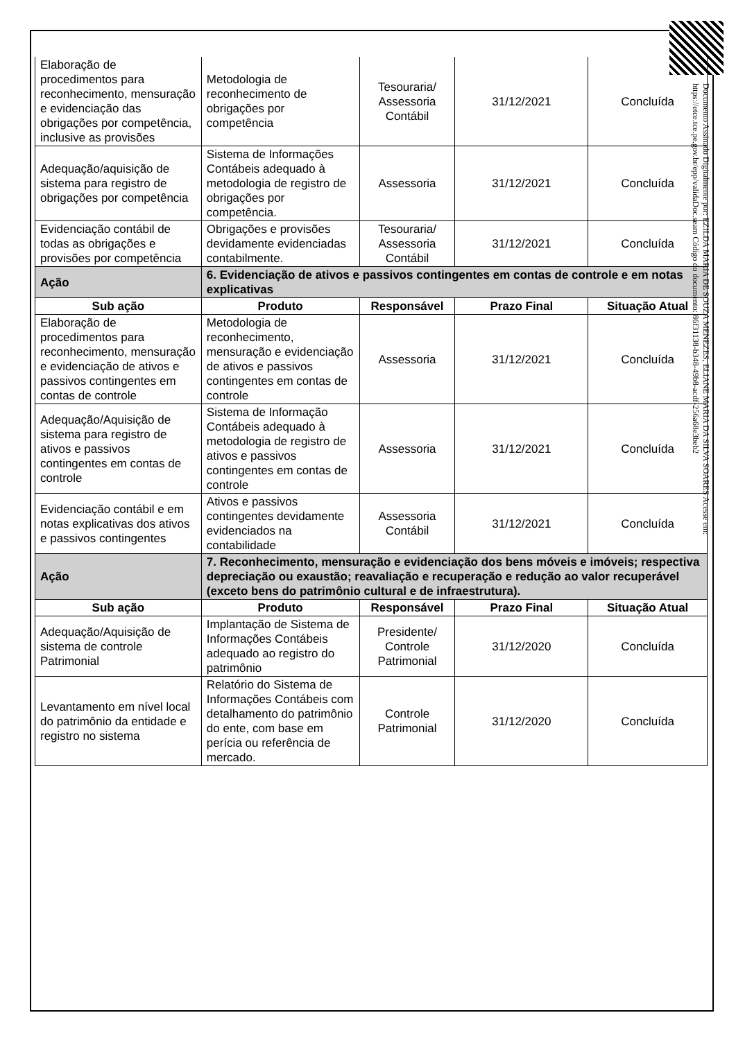| Elaboração de procedimentos para reconhecimento, mensuração e evidenciação das obrigações por competência, inclusive as provisões | Metodologia de reconhecimento de obrigações por competência | Tesouraria/ Assessoria Contábil | 31/12/2021 | Concluída |
| Adequação/aquisição de sistema para registro de obrigações por competência | Sistema de Informações Contábeis adequado à metodologia de registro de obrigações por competência. | Assessoria | 31/12/2021 | Concluída |
| Evidenciação contábil de todas as obrigações e provisões por competência | Obrigações e provisões devidamente evidenciadas contabilmente. | Tesouraria/ Assessoria Contábil | 31/12/2021 | Concluída |
| Ação | 6. Evidenciação de ativos e passivos contingentes em contas de controle e em notas explicativas | | | |
| Sub ação | Produto | Responsável | Prazo Final | Situação Atual |
| Elaboração de procedimentos para reconhecimento, mensuração e evidenciação de ativos e passivos contingentes em contas de controle | Metodologia de reconhecimento, mensuração e evidenciação de ativos e passivos contingentes em contas de controle | Assessoria | 31/12/2021 | Concluída |
| Adequação/Aquisição de sistema para registro de ativos e passivos contingentes em contas de controle | Sistema de Informação Contábeis adequado à metodologia de registro de ativos e passivos contingentes em contas de controle | Assessoria | 31/12/2021 | Concluída |
| Evidenciação contábil e em notas explicativas dos ativos e passivos contingentes | Ativos e passivos contingentes devidamente evidenciados na contabilidade | Assessoria Contábil | 31/12/2021 | Concluída |
| Ação | 7. Reconhecimento, mensuração e evidenciação dos bens móveis e imóveis; respectiva depreciação ou exaustão; reavaliação e recuperação e redução ao valor recuperável (exceto bens do patrimônio cultural e de infraestrutura). | | | |
| Sub ação | Produto | Responsável | Prazo Final | Situação Atual |
| Adequação/Aquisição de sistema de controle Patrimonial | Implantação de Sistema de Informações Contábeis adequado ao registro do patrimônio | Presidente/ Controle Patrimonial | 31/12/2020 | Concluída |
| Levantamento em nível local do patrimônio da entidade e registro no sistema | Relatório do Sistema de Informações Contábeis com detalhamento do patrimônio do ente, com base em perícia ou referência de mercado. | Controle Patrimonial | 31/12/2020 | Concluída |
Documento Assinado Digitalmente por: EZILDA MARIA DE SOUZA MENEZES, ELIANE MARIA DA SILVA SOARES Acesse em: https://etce.tce.pe.gov.br/epp/validaDoc.seam Código do documento: 86f31138-b348-49b8-acdf-256a68e3beb2